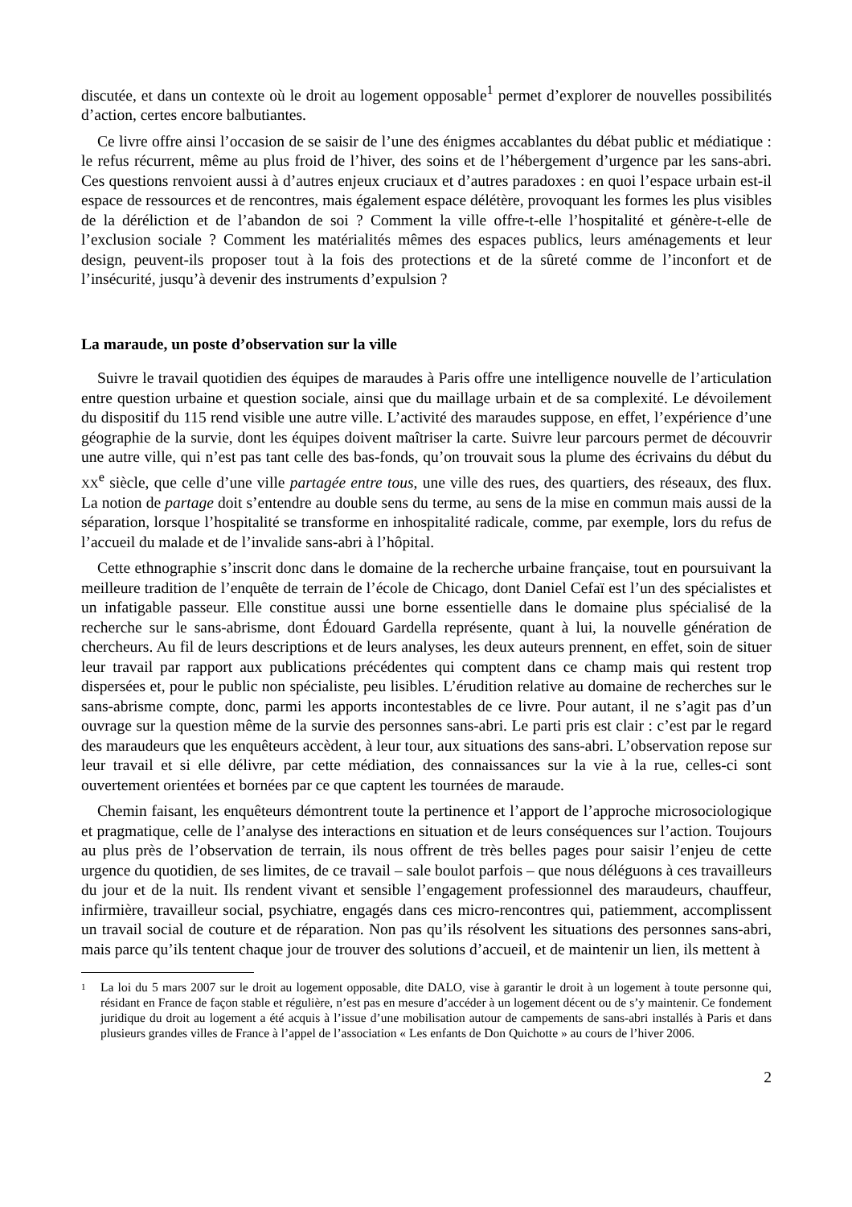discutée, et dans un contexte où le droit au logement opposable<sup>1</sup> permet d’explorer de nouvelles possibilités d’action, certes encore balbutiantes.
Ce livre offre ainsi l’occasion de se saisir de l’une des énigmes accablantes du débat public et médiatique : le refus récurrent, même au plus froid de l’hiver, des soins et de l’hébergement d’urgence par les sans-abri. Ces questions renvoient aussi à d’autres enjeux cruciaux et d’autres paradoxes : en quoi l’espace urbain est-il espace de ressources et de rencontres, mais également espace délétère, provoquant les formes les plus visibles de la déréliction et de l’abandon de soi ? Comment la ville offre-t-elle l’hospitalité et génère-t-elle de l’exclusion sociale ? Comment les matérialités mêmes des espaces publics, leurs aménagements et leur design, peuvent-ils proposer tout à la fois des protections et de la sûreté comme de l’inconfort et de l’insécurité, jusqu’à devenir des instruments d’expulsion ?
La maraude, un poste d’observation sur la ville
Suivre le travail quotidien des équipes de maraudes à Paris offre une intelligence nouvelle de l’articulation entre question urbaine et question sociale, ainsi que du maillage urbain et de sa complexité. Le dévoilement du dispositif du 115 rend visible une autre ville. L’activité des maraudes suppose, en effet, l’expérience d’une géographie de la survie, dont les équipes doivent maîtriser la carte. Suivre leur parcours permet de découvrir une autre ville, qui n’est pas tant celle des bas-fonds, qu’on trouvait sous la plume des écrivains du début du XX<sup>e</sup> siècle, que celle d’une ville partagée entre tous, une ville des rues, des quartiers, des réseaux, des flux. La notion de partage doit s’entendre au double sens du terme, au sens de la mise en commun mais aussi de la séparation, lorsque l’hospitalité se transforme en inhospitalité radicale, comme, par exemple, lors du refus de l’accueil du malade et de l’invalide sans-abri à l’hôpital.
Cette ethnographie s’inscrit donc dans le domaine de la recherche urbaine française, tout en poursuivant la meilleure tradition de l’enquête de terrain de l’école de Chicago, dont Daniel Cefaï est l’un des spécialistes et un infatigable passeur. Elle constitue aussi une borne essentielle dans le domaine plus spécialisé de la recherche sur le sans-abrisme, dont Édouard Gardella représente, quant à lui, la nouvelle génération de chercheurs. Au fil de leurs descriptions et de leurs analyses, les deux auteurs prennent, en effet, soin de situer leur travail par rapport aux publications précédentes qui comptent dans ce champ mais qui restent trop dispersées et, pour le public non spécialiste, peu lisibles. L’érudition relative au domaine de recherches sur le sans-abrisme compte, donc, parmi les apports incontestables de ce livre. Pour autant, il ne s’agit pas d’un ouvrage sur la question même de la survie des personnes sans-abri. Le parti pris est clair : c’est par le regard des maraudeurs que les enquêteurs accèdent, à leur tour, aux situations des sans-abri. L’observation repose sur leur travail et si elle délivre, par cette médiation, des connaissances sur la vie à la rue, celles-ci sont ouvertement orientées et bornées par ce que captent les tournées de maraude.
Chemin faisant, les enquêteurs démontrent toute la pertinence et l’apport de l’approche microsociologique et pragmatique, celle de l’analyse des interactions en situation et de leurs conséquences sur l’action. Toujours au plus près de l’observation de terrain, ils nous offrent de très belles pages pour saisir l’enjeu de cette urgence du quotidien, de ses limites, de ce travail – sale boulot parfois – que nous déléguons à ces travailleurs du jour et de la nuit. Ils rendent vivant et sensible l’engagement professionnel des maraudeurs, chauffeur, infirmière, travailleur social, psychiatre, engagés dans ces micro-rencontres qui, patiemment, accomplissent un travail social de couture et de réparation. Non pas qu’ils résolvent les situations des personnes sans-abri, mais parce qu’ils tentent chaque jour de trouver des solutions d’accueil, et de maintenir un lien, ils mettent à
1
La loi du 5 mars 2007 sur le droit au logement opposable, dite DALO, vise à garantir le droit à un logement à toute personne qui, résidant en France de façon stable et régulière, n’est pas en mesure d’accéder à un logement décent ou de s’y maintenir. Ce fondement juridique du droit au logement a été acquis à l’issue d’une mobilisation autour de campements de sans-abri installés à Paris et dans plusieurs grandes villes de France à l’appel de l’association « Les enfants de Don Quichotte » au cours de l’hiver 2006.
2